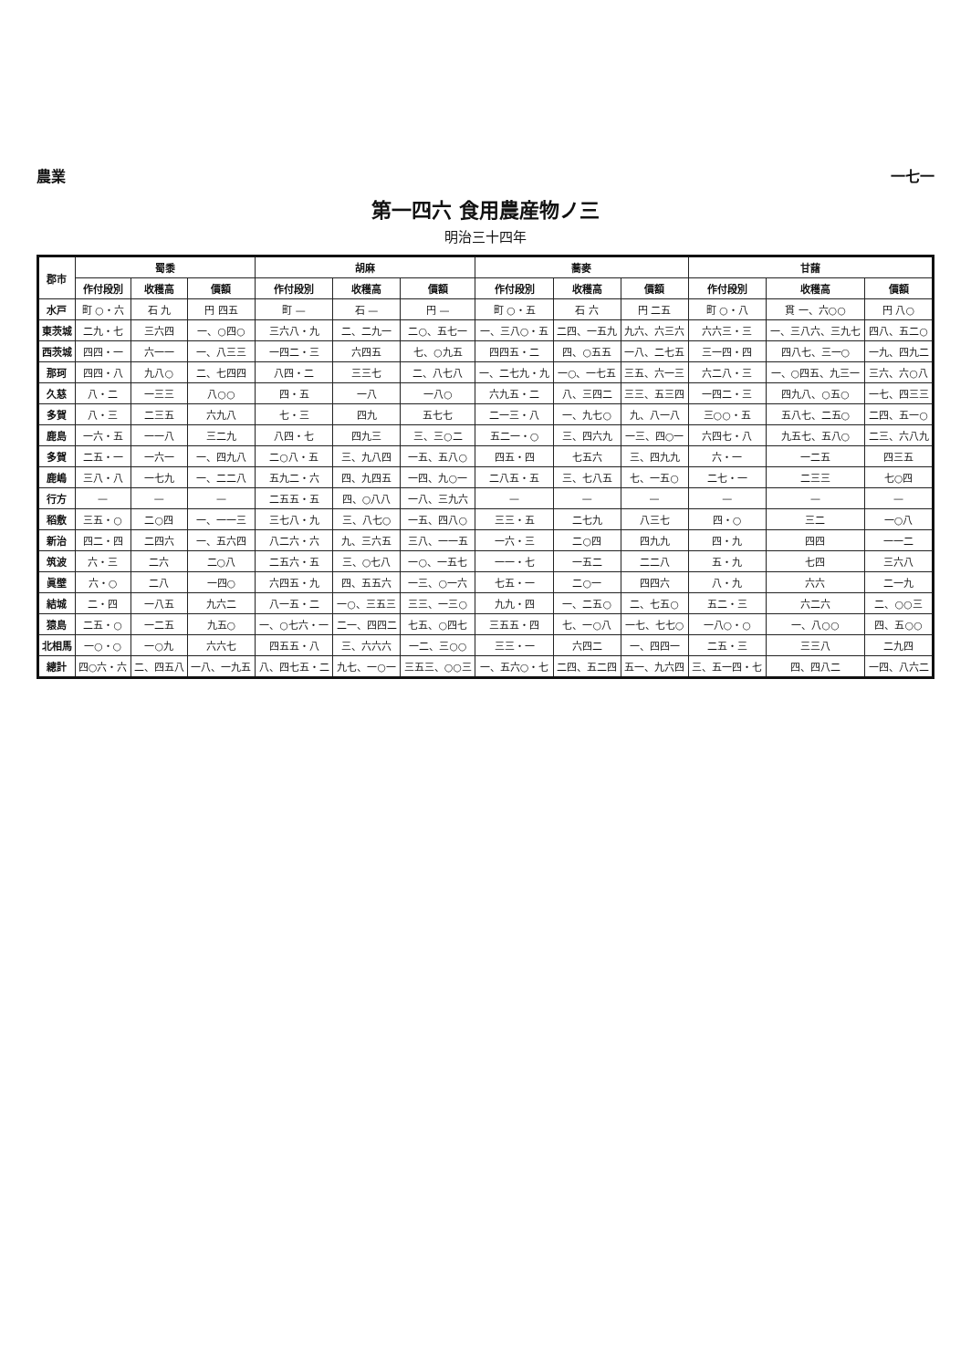農業 一七一
第一四六 食用農産物ノ三
明治三十四年
| 郡市 | 蜀黍 | | | 胡麻 | | | 蕎麥 | | | 甘藷 | | |
| --- | --- | --- | --- | --- | --- | --- | --- | --- | --- | --- | --- | --- |
| | 作付段別 | 收穫高 | 價額 | 作付段別 | 收穫高 | 價額 | 作付段別 | 收穫高 | 價額 | 作付段別 | 收穫高 | 價額 |
| 水戸 | 町 ○・六 | 石 九 | 円 四五 | 町 — | 石 — | 円 — | 町 ○・五 | 石 六 | 円 二五 | 町 ○・八 | 貫 一、六○○ | 円 八○ |
| 東茨城 | 二九・七 | 三六四 | 一、○四○ | 三六八・九 | 二、二九一 | 二○、五七一 | 一、三八○・五 | 二四、一五九 | 九六、六三六 | 六六三・三 | 一、三八六、三九七 | 四八、五二○ |
| 西茨城 | 四四・一 | 六一一 | 一、八三三 | 一四二・三 | 六四五 | 七、○九五 | 四四五・二 | 四、○五五 | 一八、二七五 | 三一四・四 | 四八七、三一○ | 一九、四九二 |
| 那珂 | 四四・八 | 九八○ | 二、七四四 | 八四・二 | 三三七 | 二、八七八 | 一、二七九・九 | 一○、一七五 | 三五、六一三 | 六二八・三 | 一、○四五、九三一 | 三六、六○八 |
| 久慈 | 八・二 | 一三三 | 八○○ | 四・五 | 一八 | 一八○ | 六九五・二 | 八、三四二 | 三三、五三四 | 一四二・三 | 四九八、○五○ | 一七、四三三 |
| 多賀 | 八・三 | 二三五 | 六九八 | 七・三 | 四九 | 五七七 | 二一三・八 | 一、九七○ | 九、八一八 | 三○○・五 | 五八七、二五○ | 二四、五一○ |
| 鹿島 | 一六・五 | 一一八 | 三二九 | 八四・七 | 四九三 | 三、三○二 | 五二一・○ | 三、四六九 | 一三、四○一 | 六四七・八 | 九五七、五八○ | 二三、六八九 |
| 多賀 | 二五・一 | 一六一 | 一、四九八 | 二○八・五 | 三、九八四 | 一五、五八○ | 四五・四 | 七五六 | 三、四九九 | 六・一 | 一二五 | 四三五 |
| 鹿嶋 | 三八・八 | 一七九 | 一、二二八 | 五九二・六 | 四、九四五 | 一四、九○一 | 二八五・五 | 三、七八五 | 七、一五○ | 二七・一 | 二三三 | 七○四 |
| 行方 | — | — | — | 二五五・五 | 四、○八八 | 一八、三九六 | — | — | — | — | — | — |
| 稻敷 | 三五・○ | 二○四 | 一、一一三 | 三七八・九 | 三、八七○ | 一五、四八○ | 三三・五 | 二七九 | 八三七 | 四・○ | 三二 | 一○八 |
| 新治 | 四二・四 | 二四六 | 一、五六四 | 八二六・六 | 九、三六五 | 三八、一一五 | 一六・三 | 二○四 | 四九九 | 四・九 | 四四 | 一一二 |
| 筑波 | 六・三 | 二六 | 二○八 | 二五六・五 | 三、○七八 | 一○、一五七 | 一一・七 | 一五二 | 二二八 | 五・九 | 七四 | 三六八 |
| 眞壁 | 六・○ | 二八 | 一四○ | 六四五・九 | 四、五五六 | 一三、○一六 | 七五・一 | 二○一 | 四四六 | 八・九 | 六六 | 二一九 |
| 結城 | 二・四 | 一八五 | 九六二 | 八一五・二 | 一○、三五三 | 三三、一三○ | 九九・四 | 一、二五○ | 二、七五○ | 五二・三 | 六二六 | 二、○○三 |
| 猿島 | 二五・○ | 一二五 | 九五○ | 一、○七六・一 | 二一、四四二 | 七五、○四七 | 三五五・四 | 七、一○八 | 一七、七七○ | 一八○・○ | 一、八○○ | 四、五○○ |
| 北相馬 | 一○・○ | 一○九 | 六六七 | 四五五・八 | 三、六六六 | 一二、三○○ | 三三・一 | 六四二 | 一、四四一 | 二五・三 | 三三八 | 二九四 |
| 總計 | 四○六・六 | 二、四五八 | 一八、一九五 | 八、四七五・二 | 九七、一○一 | 三五三、○○三 | 一、五六○・七 | 二四、五二四 | 五一、九六四 | 三、五一四・七 | 四、四八二 | 一四、八六二 |